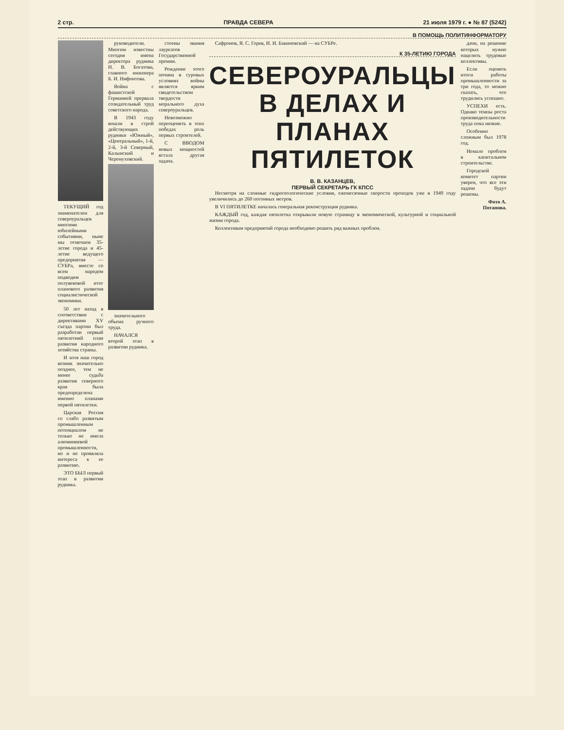2 стр. ПРАВДА СЕВЕРА 21 июля 1979 г. ● № 87 (5242)
В ПОМОЩЬ ПОЛИТИНФОРМАТОРУ
ТЕКУЩИЙ год знаменателен для североуральцев многими юбилейными событиями, ныне мы отмечаем 35-летие города и 45-летие ведущего предприятия — СУБРа, вместе со всем народом подводим полувековой итог планового развития социалистической экономики.
50 лет назад в соответствии с директивами XV съезда партии был разработан первый пятилетний план развития народного хозяйства страны.
И хотя наш город возник значительно позднее, тем не менее судьба развития северного края была предопределена именно планами первой пятилетки.
Царская Россия со слабо развитым промышленным потенциалом не только не имела алюминиевой промышленности, но и не проявляла интереса к ее развитию.
ЭТО БЫЛ первый этап в развитии рудника.
руководители. Многим известны сегодня имена директора рудника Н. В. Богатова, главного инженера Б. И. Нифонтова.
Война с фашистской Германией прервала созидательный труд советского народа.
В 1943 году вошли в строй действующих рудники «Южный», «Центральный», 1-й, 2-й, 3-й Северный, Калынский и Черемуховский.
значительного объема ручного труда.
НАЧАЛСЯ второй этап в развитии рудника.
стоены звания лауреатов Государственной премии.
Рождение этого почина в суровых условиях войны является ярким свидетельством твердости морального духа североуральцев.
Невозможно переоценить в этих победах роль первых строителей.
С ВВОДОМ новых мощностей встала другая задача.
Сафронов, Я. С. Горев, И. И. Бакиновский — на СУБРе.
К 35-ЛЕТИЮ ГОРОДА
СЕВЕРОУРАЛЬЦЫ
В ДЕЛАХ И ПЛАНАХ
ПЯТИЛЕТОК
В. В. КАЗАНЦЕВ,
ПЕРВЫЙ СЕКРЕТАРЬ ГК КПСС
Несмотря на сложные гидрогеологические условия, ежемесячные скорости проходок уже в 1949 году увеличились до 260 погонных метров.
В VI ПЯТИЛЕТКЕ началась генеральная реконструкция рудника.
КАЖДЫЙ год, каждая пятилетка открывали новую страницу в экономической, культурной и социальной жизни города.
Коллективам предприятий города необходимо решить ряд важных проблем.
дачи, на решение которых нужно нацелить трудовые коллективы.
Если оценить итоги работы промышленности за три года, то можно сказать, что трудились успешно.
УСПЕХИ есть. Однако темпы роста производительности труда пока низкие.
Особенно сложным был 1978 год.
Немало проблем в капитальном строительстве.
Городской комитет партии уверен, что все эти задачи будут решены.
Фото А. Потапова.